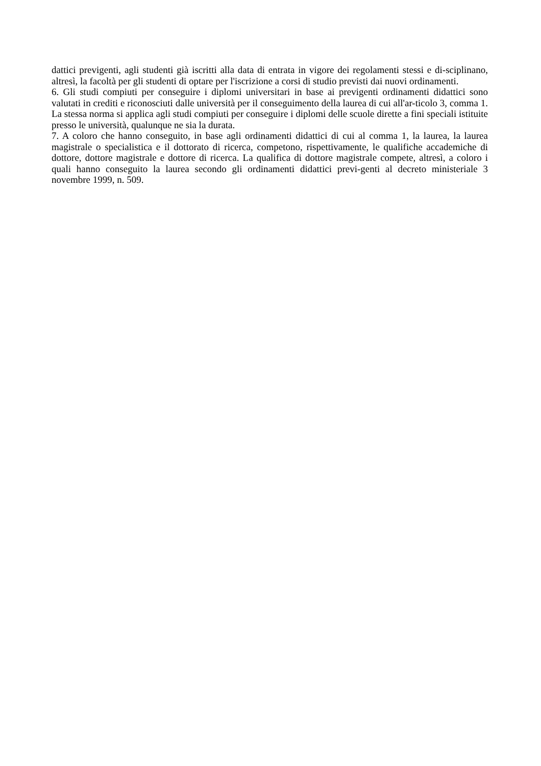dattici previgenti, agli studenti già iscritti alla data di entrata in vigore dei regolamenti stessi e di-sciplinano, altresì, la facoltà per gli studenti di optare per l'iscrizione a corsi di studio previsti dai nuovi ordinamenti.
6. Gli studi compiuti per conseguire i diplomi universitari in base ai previgenti ordinamenti didattici sono valutati in crediti e riconosciuti dalle università per il conseguimento della laurea di cui all'ar-ticolo 3, comma 1. La stessa norma si applica agli studi compiuti per conseguire i diplomi delle scuole dirette a fini speciali istituite presso le università, qualunque ne sia la durata.
7. A coloro che hanno conseguito, in base agli ordinamenti didattici di cui al comma 1, la laurea, la laurea magistrale o specialistica e il dottorato di ricerca, competono, rispettivamente, le qualifiche accademiche di dottore, dottore magistrale e dottore di ricerca. La qualifica di dottore magistrale compete, altresì, a coloro i quali hanno conseguito la laurea secondo gli ordinamenti didattici previ-genti al decreto ministeriale 3 novembre 1999, n. 509.